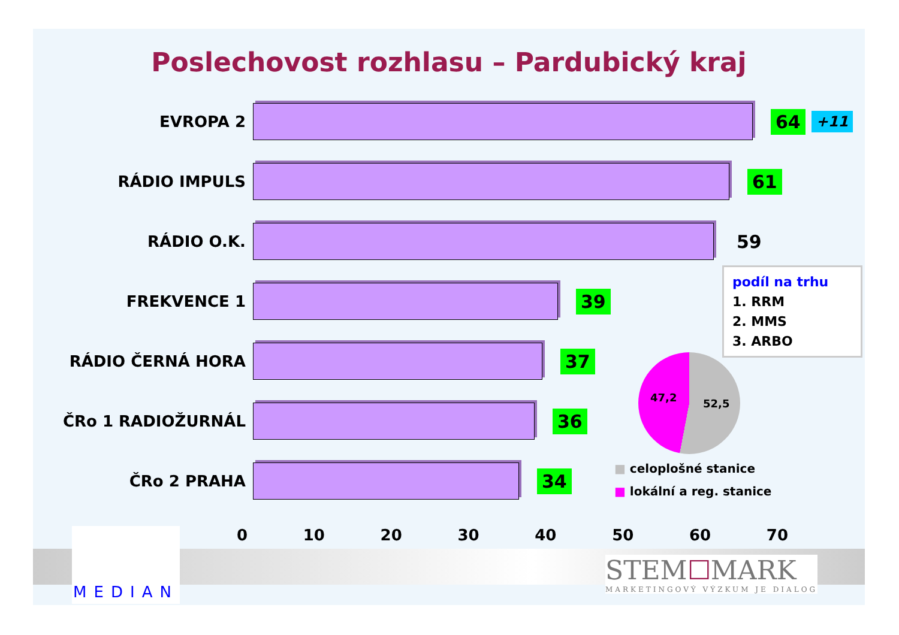Poslechovost rozhlasu – Pardubický kraj
EVROPA 2
64
+11
RÁDIO IMPULS
61
RÁDIO O.K.
59
FREKVENCE 1
39
RÁDIO ČERNÁ HORA
37
ČRo 1 RADIOŽURNÁL
36
ČRo 2 PRAHA
34
0 10 20 30 40 50 60 70
podíl na trhu
1. RRM
2. MMS
3. ARBO
47,2 52,5
■ celoplošné stanice
■ lokální a reg. stanice
MEDIAN
STEM☐MARK
MARKETINGOVÝ VÝZKUM JE DIALOG